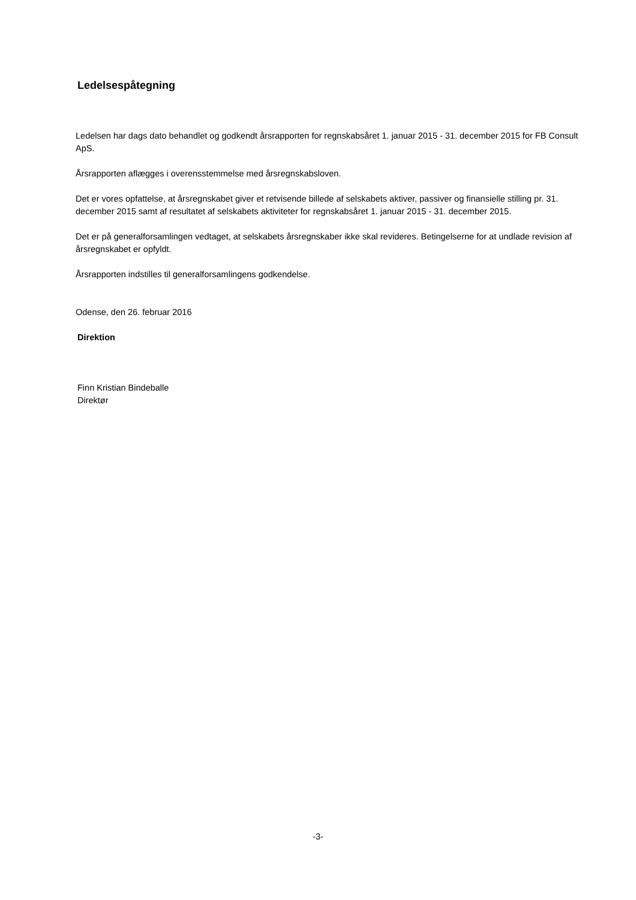Ledelsespåtegning
Ledelsen har dags dato behandlet og godkendt årsrapporten for regnskabsåret 1. januar 2015 - 31. december 2015 for FB Consult ApS.
Årsrapporten aflægges i overensstemmelse med årsregnskabsloven.
Det er vores opfattelse, at årsregnskabet giver et retvisende billede af selskabets aktiver, passiver og finansielle stilling pr. 31. december 2015 samt af resultatet af selskabets aktiviteter for regnskabsåret 1. januar 2015 - 31. december 2015.
Det er på generalforsamlingen vedtaget, at selskabets årsregnskaber ikke skal revideres. Betingelserne for at undlade revision af årsregnskabet er opfyldt.
Årsrapporten indstilles til generalforsamlingens godkendelse.
Odense, den 26. februar 2016
Direktion
Finn Kristian Bindeballe
Direktør
-3-